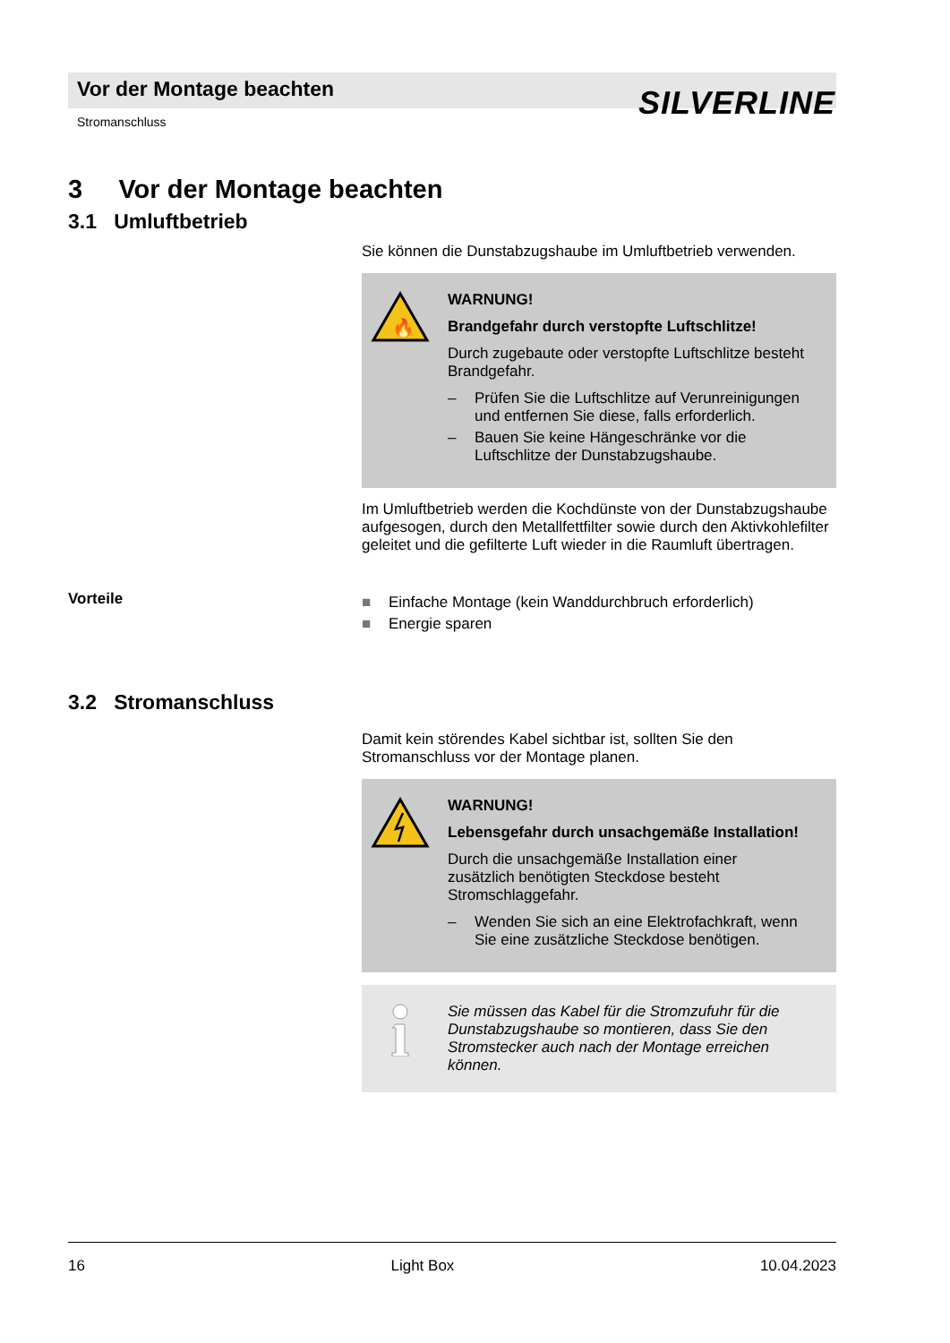Vor der Montage beachten
Stromanschluss SILVERLINE
3 Vor der Montage beachten
3.1 Umluftbetrieb
Sie können die Dunstabzugshaube im Umluftbetrieb verwenden.
🔥
WARNUNG!
Brandgefahr durch verstopfte Luftschlitze!
Durch zugebaute oder verstopfte Luftschlitze besteht Brandgefahr.
– Prüfen Sie die Luftschlitze auf Verunreinigungen und entfernen Sie diese, falls erforderlich.
– Bauen Sie keine Hängeschränke vor die Luftschlitze der Dunstabzugshaube.
Im Umluftbetrieb werden die Kochdünste von der Dunstabzugshaube aufgesogen, durch den Metallfettfilter sowie durch den Aktivkohlefilter geleitet und die gefilterte Luft wieder in die Raumluft übertragen.
Vorteile
■ Einfache Montage (kein Wanddurchbruch erforderlich)
■ Energie sparen
3.2 Stromanschluss
Damit kein störendes Kabel sichtbar ist, sollten Sie den Stromanschluss vor der Montage planen.
WARNUNG!
Lebensgefahr durch unsachgemäße Installation!
Durch die unsachgemäße Installation einer zusätzlich benötigten Steckdose besteht Stromschlaggefahr.
– Wenden Sie sich an eine Elektrofachkraft, wenn Sie eine zusätzliche Steckdose benötigen.
Sie müssen das Kabel für die Stromzufuhr für die Dunstabzugshaube so montieren, dass Sie den Stromstecker auch nach der Montage erreichen können.
16 Light Box 10.04.2023